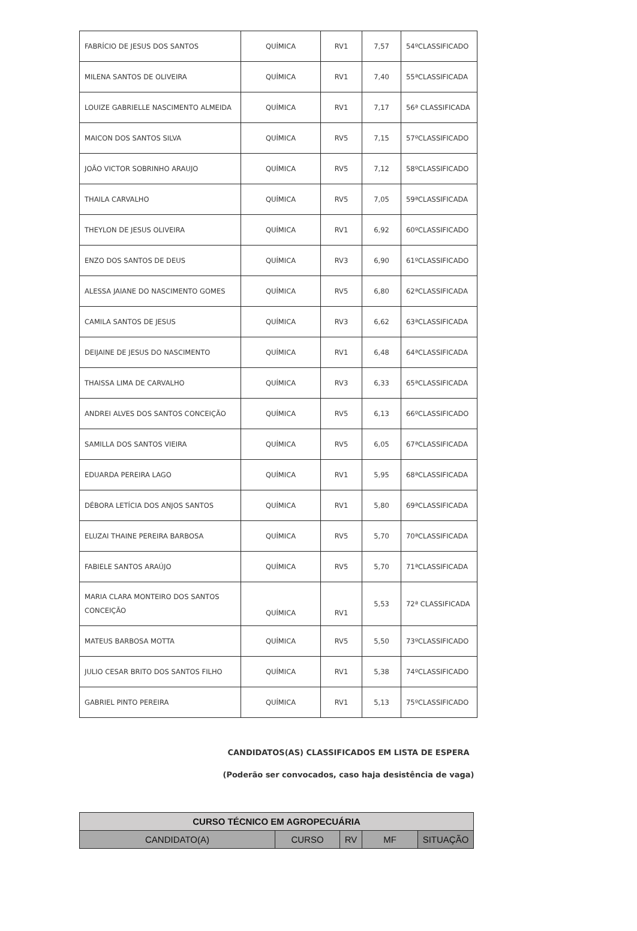| FABRÍCIO DE JESUS DOS SANTOS | QUÍMICA | RV1 | 7,57 | 54ºCLASSIFICADO |
| MILENA SANTOS DE OLIVEIRA | QUÍMICA | RV1 | 7,40 | 55ªCLASSIFICADA |
| LOUIZE GABRIELLE NASCIMENTO ALMEIDA | QUÍMICA | RV1 | 7,17 | 56ª CLASSIFICADA |
| MAICON DOS SANTOS SILVA | QUÍMICA | RV5 | 7,15 | 57ºCLASSIFICADO |
| JOÃO VICTOR SOBRINHO ARAUJO | QUÍMICA | RV5 | 7,12 | 58ºCLASSIFICADO |
| THAILA CARVALHO | QUÍMICA | RV5 | 7,05 | 59ªCLASSIFICADA |
| THEYLON DE JESUS OLIVEIRA | QUÍMICA | RV1 | 6,92 | 60ºCLASSIFICADO |
| ENZO DOS SANTOS DE DEUS | QUÍMICA | RV3 | 6,90 | 61ºCLASSIFICADO |
| ALESSA JAIANE DO NASCIMENTO GOMES | QUÍMICA | RV5 | 6,80 | 62ªCLASSIFICADA |
| CAMILA SANTOS DE JESUS | QUÍMICA | RV3 | 6,62 | 63ªCLASSIFICADA |
| DEIJAINE DE JESUS DO NASCIMENTO | QUÍMICA | RV1 | 6,48 | 64ªCLASSIFICADA |
| THAISSA LIMA DE CARVALHO | QUÍMICA | RV3 | 6,33 | 65ªCLASSIFICADA |
| ANDREI ALVES DOS SANTOS CONCEIÇÃO | QUÍMICA | RV5 | 6,13 | 66ºCLASSIFICADO |
| SAMILLA DOS SANTOS VIEIRA | QUÍMICA | RV5 | 6,05 | 67ªCLASSIFICADA |
| EDUARDA PEREIRA LAGO | QUÍMICA | RV1 | 5,95 | 68ªCLASSIFICADA |
| DÉBORA LETÍCIA DOS ANJOS SANTOS | QUÍMICA | RV1 | 5,80 | 69ªCLASSIFICADA |
| ELUZAI THAINE PEREIRA BARBOSA | QUÍMICA | RV5 | 5,70 | 70ªCLASSIFICADA |
| FABIELE SANTOS ARAÚJO | QUÍMICA | RV5 | 5,70 | 71ªCLASSIFICADA |
| MARIA CLARA MONTEIRO DOS SANTOS CONCEIÇÃO | QUÍMICA | RV1 | 5,53 | 72ª CLASSIFICADA |
| MATEUS BARBOSA MOTTA | QUÍMICA | RV5 | 5,50 | 73ºCLASSIFICADO |
| JULIO CESAR BRITO DOS SANTOS FILHO | QUÍMICA | RV1 | 5,38 | 74ºCLASSIFICADO |
| GABRIEL PINTO PEREIRA | QUÍMICA | RV1 | 5,13 | 75ºCLASSIFICADO |
CANDIDATOS(AS) CLASSIFICADOS EM LISTA DE ESPERA
(Poderão ser convocados, caso haja desistência de vaga)
| CURSO TÉCNICO EM AGROPECUÁRIA | | | | |
| CANDIDATO(A) | CURSO | RV | MF | SITUAÇÃO |